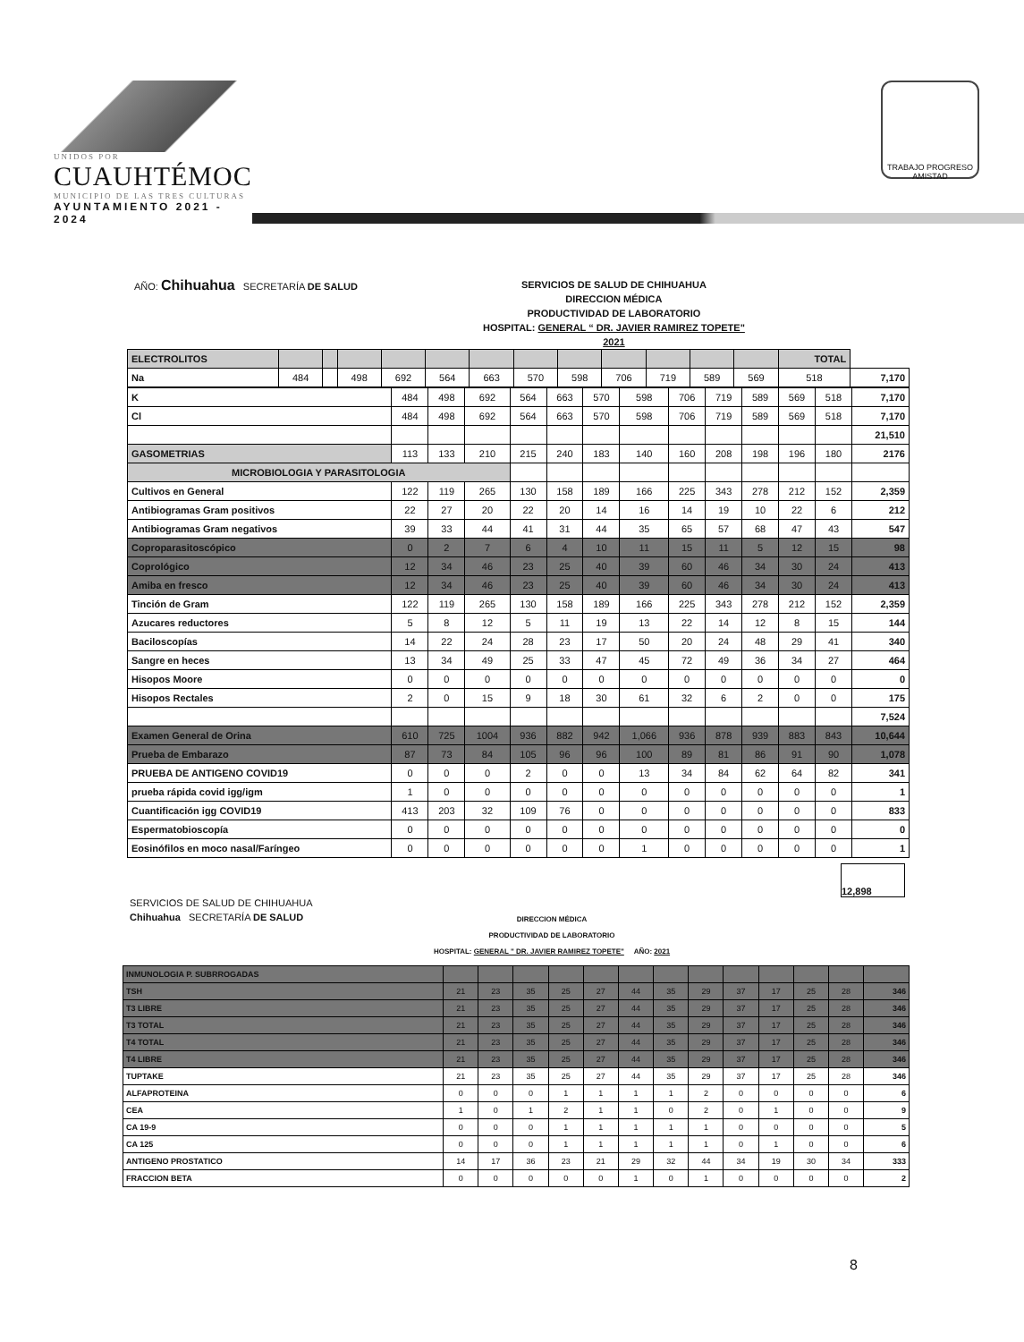UNIDOS POR
CUAUHTÉMOC
MUNICIPIO DE LAS TRES CULTURAS
AYUNTAMIENTO 2021 - 2024
TRABAJO PROGRESO AMISTAD
AÑO: Chihuahua SECRETARÍA DE SALUD
SERVICIOS DE SALUD DE CHIHUAHUA
DIRECCION MÉDICA
PRODUCTIVIDAD DE LABORATORIO
HOSPITAL: GENERAL “ DR. JAVIER RAMIREZ TOPETE"
2021
| ELECTROLITOS | | | | | | | | | | | | | TOTAL | |
| Na | 484 | | 498 | 692 | 564 | 663 | 570 | 598 | 706 | 719 | 589 | 569 | 518 | 7,170 |
| K | 484 | 498 | 692 | 564 | 663 | 570 | 598 | 706 | 719 | 589 | 569 | 518 | 7,170 |
| Cl | 484 | 498 | 692 | 564 | 663 | 570 | 598 | 706 | 719 | 589 | 569 | 518 | 7,170 |
| | | | | | | | | | | | | | 21,510 |
| GASOMETRIAS | 113 | 133 | 210 | 215 | 240 | 183 | 140 | 160 | 208 | 198 | 196 | 180 | 2176 |
| MICROBIOLOGIA Y PARASITOLOGIA | | | | | | | | | | | | | |
| Cultivos en General | 122 | 119 | 265 | 130 | 158 | 189 | 166 | 225 | 343 | 278 | 212 | 152 | 2,359 |
| Antibiogramas Gram positivos | 22 | 27 | 20 | 22 | 20 | 14 | 16 | 14 | 19 | 10 | 22 | 6 | 212 |
| Antibiogramas Gram negativos | 39 | 33 | 44 | 41 | 31 | 44 | 35 | 65 | 57 | 68 | 47 | 43 | 547 |
| Coproparasitoscópico | 0 | 2 | 7 | 6 | 4 | 10 | 11 | 15 | 11 | 5 | 12 | 15 | 98 |
| Coprológico | 12 | 34 | 46 | 23 | 25 | 40 | 39 | 60 | 46 | 34 | 30 | 24 | 413 |
| Amiba en fresco | 12 | 34 | 46 | 23 | 25 | 40 | 39 | 60 | 46 | 34 | 30 | 24 | 413 |
| Tinción de Gram | 122 | 119 | 265 | 130 | 158 | 189 | 166 | 225 | 343 | 278 | 212 | 152 | 2,359 |
| Azucares reductores | 5 | 8 | 12 | 5 | 11 | 19 | 13 | 22 | 14 | 12 | 8 | 15 | 144 |
| Baciloscopías | 14 | 22 | 24 | 28 | 23 | 17 | 50 | 20 | 24 | 48 | 29 | 41 | 340 |
| Sangre en heces | 13 | 34 | 49 | 25 | 33 | 47 | 45 | 72 | 49 | 36 | 34 | 27 | 464 |
| Hisopos Moore | 0 | 0 | 0 | 0 | 0 | 0 | 0 | 0 | 0 | 0 | 0 | 0 | 0 |
| Hisopos Rectales | 2 | 0 | 15 | 9 | 18 | 30 | 61 | 32 | 6 | 2 | 0 | 0 | 175 |
| | | | | | | | | | | | | | 7,524 |
| Examen General de Orina | 610 | 725 | 1004 | 936 | 882 | 942 | 1,066 | 936 | 878 | 939 | 883 | 843 | 10,644 |
| Prueba de Embarazo | 87 | 73 | 84 | 105 | 96 | 96 | 100 | 89 | 81 | 86 | 91 | 90 | 1,078 |
| PRUEBA DE ANTIGENO COVID19 | 0 | 0 | 0 | 2 | 0 | 0 | 13 | 34 | 84 | 62 | 64 | 82 | 341 |
| prueba rápida covid igg/igm | 1 | 0 | 0 | 0 | 0 | 0 | 0 | 0 | 0 | 0 | 0 | 0 | 1 |
| Cuantificación igg COVID19 | 413 | 203 | 32 | 109 | 76 | 0 | 0 | 0 | 0 | 0 | 0 | 0 | 833 |
| Espermatobioscopía | 0 | 0 | 0 | 0 | 0 | 0 | 0 | 0 | 0 | 0 | 0 | 0 | 0 |
| Eosinófilos en moco nasal/Faríngeo | 0 | 0 | 0 | 0 | 0 | 0 | 1 | 0 | 0 | 0 | 0 | 0 | 1 |
12,898
SERVICIOS DE SALUD DE CHIHUAHUA
Chihuahua SECRETARÍA DE SALUD
DIRECCION MÉDICA
PRODUCTIVIDAD DE LABORATORIO
HOSPITAL: GENERAL " DR. JAVIER RAMIREZ TOPETE" AÑO: 2021
| INMUNOLOGIA P. SUBRROGADAS | | | | | | | | | | | | | |
| TSH | 21 | 23 | 35 | 25 | 27 | 44 | 35 | 29 | 37 | 17 | 25 | 28 | 346 |
| T3 LIBRE | 21 | 23 | 35 | 25 | 27 | 44 | 35 | 29 | 37 | 17 | 25 | 28 | 346 |
| T3 TOTAL | 21 | 23 | 35 | 25 | 27 | 44 | 35 | 29 | 37 | 17 | 25 | 28 | 346 |
| T4 TOTAL | 21 | 23 | 35 | 25 | 27 | 44 | 35 | 29 | 37 | 17 | 25 | 28 | 346 |
| T4 LIBRE | 21 | 23 | 35 | 25 | 27 | 44 | 35 | 29 | 37 | 17 | 25 | 28 | 346 |
| TUPTAKE | 21 | 23 | 35 | 25 | 27 | 44 | 35 | 29 | 37 | 17 | 25 | 28 | 346 |
| ALFAPROTEINA | 0 | 0 | 0 | 1 | 1 | 1 | 1 | 2 | 0 | 0 | 0 | 0 | 6 |
| CEA | 1 | 0 | 1 | 2 | 1 | 1 | 0 | 2 | 0 | 1 | 0 | 0 | 9 |
| CA 19-9 | 0 | 0 | 0 | 1 | 1 | 1 | 1 | 1 | 0 | 0 | 0 | 0 | 5 |
| CA 125 | 0 | 0 | 0 | 1 | 1 | 1 | 1 | 1 | 0 | 1 | 0 | 0 | 6 |
| ANTIGENO PROSTATICO | 14 | 17 | 36 | 23 | 21 | 29 | 32 | 44 | 34 | 19 | 30 | 34 | 333 |
| FRACCION BETA | 0 | 0 | 0 | 0 | 0 | 1 | 0 | 1 | 0 | 0 | 0 | 0 | 2 |
8